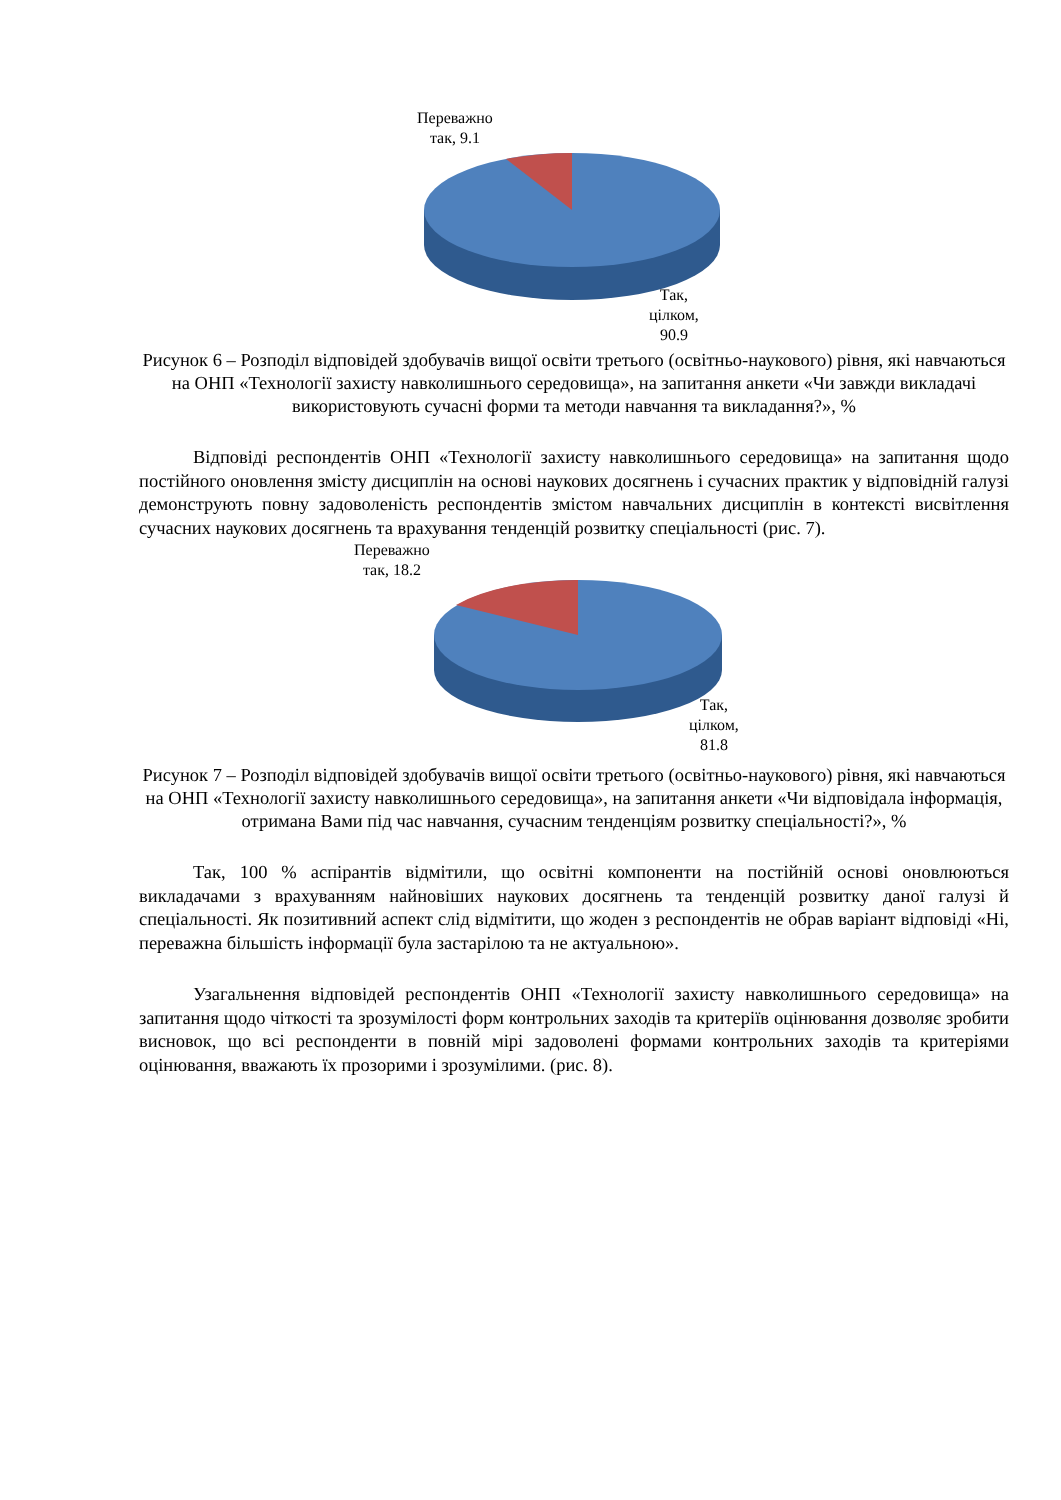Переважно
так, 9.1
Так,
цілком,
90.9
Рисунок 6 – Розподіл відповідей здобувачів вищої освіти третього (освітньо-наукового) рівня, які навчаються на ОНП «Технології захисту навколишнього середовища», на запитання анкети «Чи завжди викладачі використовують сучасні форми та методи навчання та викладання?», %
Відповіді респондентів ОНП «Технології захисту навколишнього середовища» на запитання щодо постійного оновлення змісту дисциплін на основі наукових досягнень і сучасних практик у відповідній галузі демонструють повну задоволеність респондентів змістом навчальних дисциплін в контексті висвітлення сучасних наукових досягнень та врахування тенденцій розвитку спеціальності (рис. 7).
Переважно
так, 18.2
Так,
цілком,
81.8
Рисунок 7 – Розподіл відповідей здобувачів вищої освіти третього (освітньо-наукового) рівня, які навчаються на ОНП «Технології захисту навколишнього середовища», на запитання анкети «Чи відповідала інформація, отримана Вами під час навчання, сучасним тенденціям розвитку спеціальності?», %
Так, 100 % аспірантів відмітили, що освітні компоненти на постійній основі оновлюються викладачами з врахуванням найновіших наукових досягнень та тенденцій розвитку даної галузі й спеціальності. Як позитивний аспект слід відмітити, що жоден з респондентів не обрав варіант відповіді «Ні, переважна більшість інформації була застарілою та не актуальною».
Узагальнення відповідей респондентів ОНП «Технології захисту навколишнього середовища» на запитання щодо чіткості та зрозумілості форм контрольних заходів та критеріїв оцінювання дозволяє зробити висновок, що всі респонденти в повній мірі задоволені формами контрольних заходів та критеріями оцінювання, вважають їх прозорими і зрозумілими. (рис. 8).